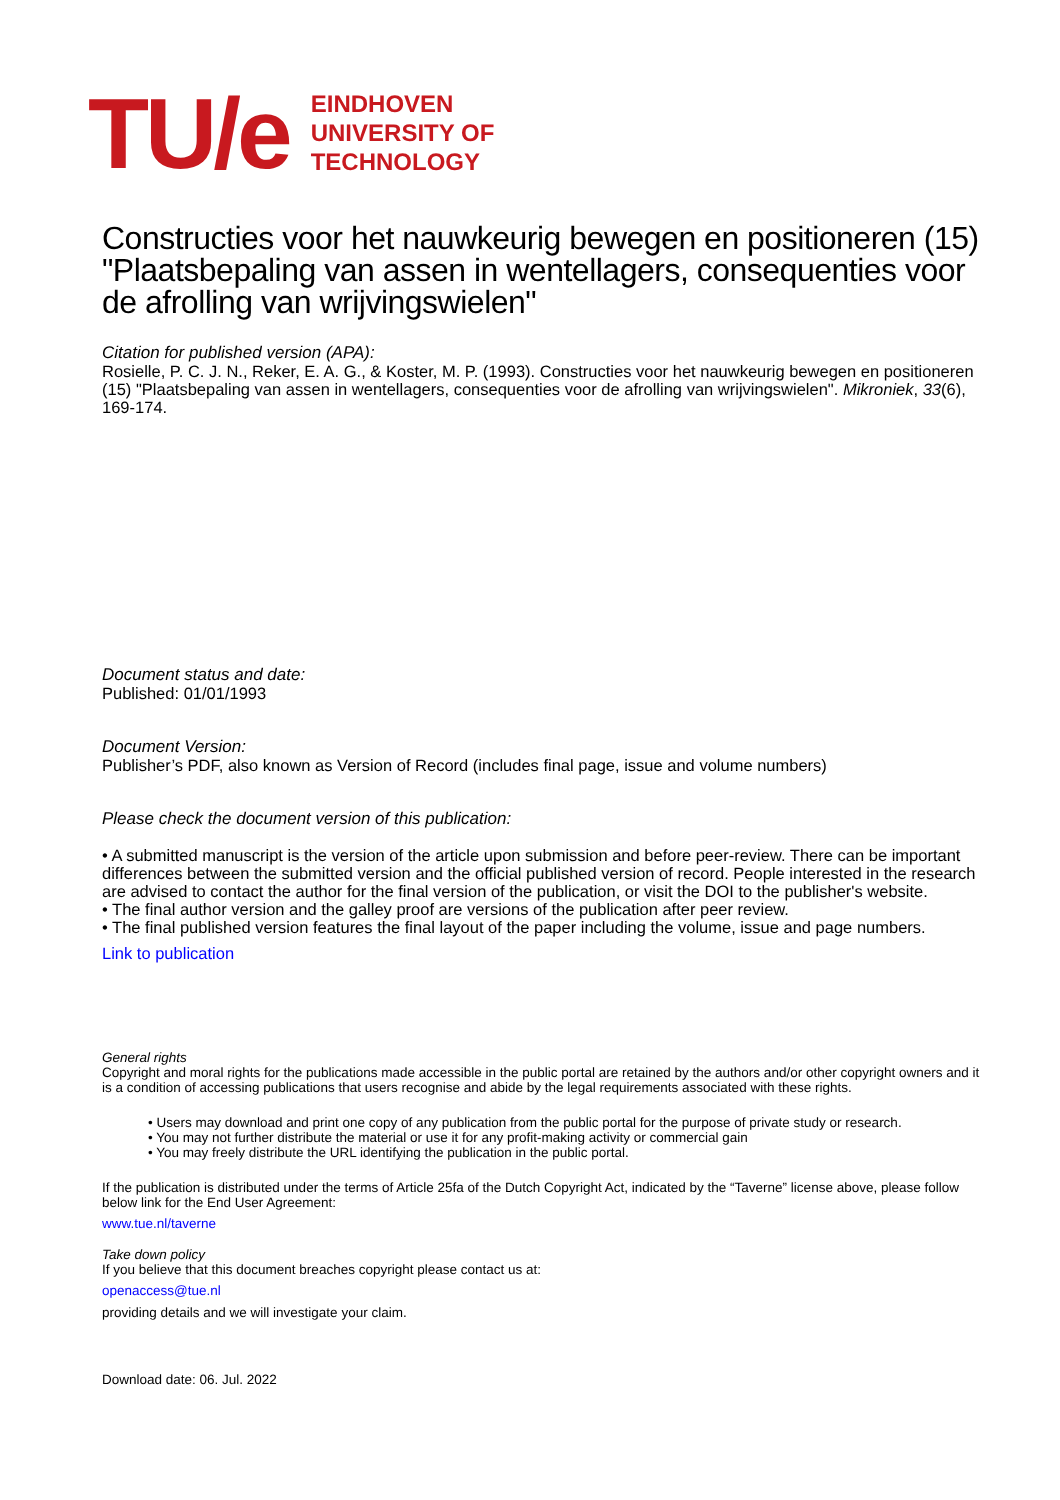TU/e
EINDHOVEN
UNIVERSITY OF
TECHNOLOGY
Constructies voor het nauwkeurig bewegen en positioneren (15) "Plaatsbepaling van assen in wentellagers, consequenties voor de afrolling van wrijvingswielen"
Citation for published version (APA):
Rosielle, P. C. J. N., Reker, E. A. G., & Koster, M. P. (1993). Constructies voor het nauwkeurig bewegen en positioneren (15) "Plaatsbepaling van assen in wentellagers, consequenties voor de afrolling van wrijvingswielen". Mikroniek, 33(6), 169-174.
Document status and date:
Published: 01/01/1993
Document Version:
Publisher’s PDF, also known as Version of Record (includes final page, issue and volume numbers)
Please check the document version of this publication:
• A submitted manuscript is the version of the article upon submission and before peer-review. There can be important differences between the submitted version and the official published version of record. People interested in the research are advised to contact the author for the final version of the publication, or visit the DOI to the publisher's website.
• The final author version and the galley proof are versions of the publication after peer review.
• The final published version features the final layout of the paper including the volume, issue and page numbers.
Link to publication
General rights
Copyright and moral rights for the publications made accessible in the public portal are retained by the authors and/or other copyright owners and it is a condition of accessing publications that users recognise and abide by the legal requirements associated with these rights.
• Users may download and print one copy of any publication from the public portal for the purpose of private study or research.
• You may not further distribute the material or use it for any profit-making activity or commercial gain
• You may freely distribute the URL identifying the publication in the public portal.
If the publication is distributed under the terms of Article 25fa of the Dutch Copyright Act, indicated by the “Taverne” license above, please follow below link for the End User Agreement:
www.tue.nl/taverne
Take down policy
If you believe that this document breaches copyright please contact us at:
openaccess@tue.nl
providing details and we will investigate your claim.
Download date: 06. Jul. 2022